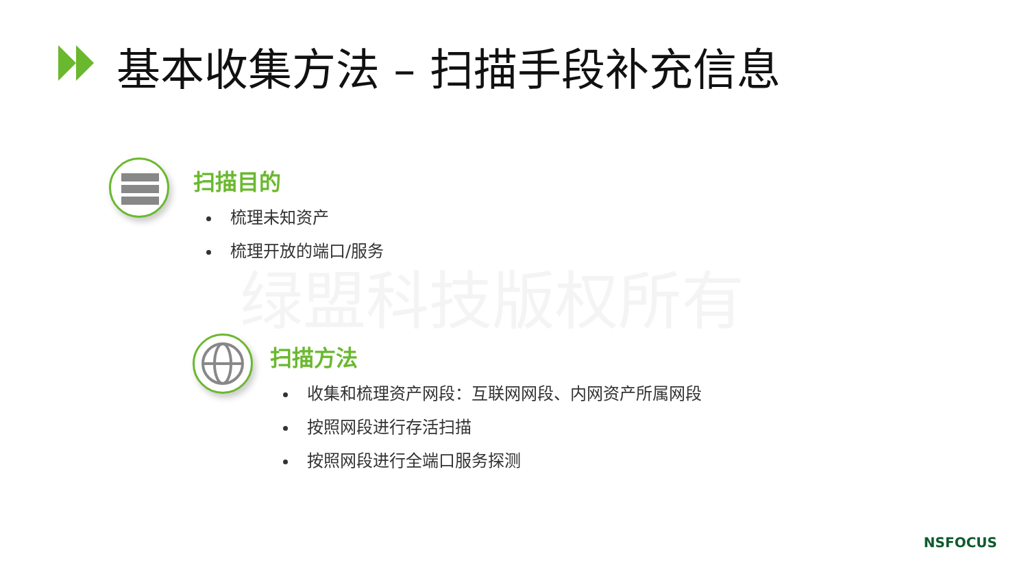基本收集方法 – 扫描手段补充信息
绿盟科技版权所有
扫描目的
梳理未知资产
梳理开放的端口/服务
扫描方法
收集和梳理资产网段：互联网网段、内网资产所属网段
按照网段进行存活扫描
按照网段进行全端口服务探测
NSFOCUS